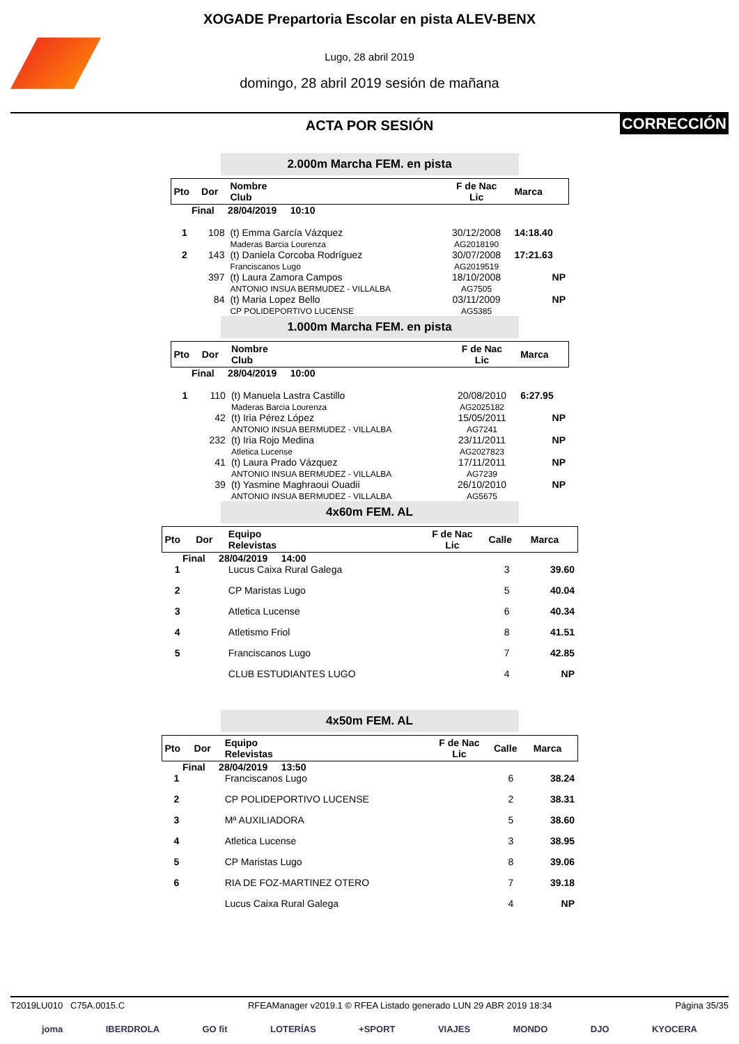XOGADE Prepartoria Escolar en pista ALEV-BENX
Lugo, 28 abril 2019
domingo, 28 abril 2019 sesión de mañana
CORRECCIÓN
ACTA POR SESIÓN
2.000m Marcha FEM. en pista
| Pto | Dor | Nombre Club | F de Nac Lic | Marca |
| --- | --- | --- | --- | --- |
| Final 28/04/2019 10:10 | | | | |
| 1 | 108 | (t) Emma García Vázquez Maderas Barcia Lourenza | 30/12/2008 AG2018190 | 14:18.40 |
| 2 | 143 | (t) Daniela Corcoba Rodríguez Franciscanos Lugo | 30/07/2008 AG2019519 | 17:21.63 |
| | 397 | (t) Laura Zamora Campos ANTONIO INSUA BERMUDEZ - VILLALBA | 18/10/2008 AG7505 | NP |
| | 84 | (t) Maria Lopez Bello CP POLIDEPORTIVO LUCENSE | 03/11/2009 AG5385 | NP |
1.000m Marcha FEM. en pista
| Pto | Dor | Nombre Club | F de Nac Lic | Marca |
| --- | --- | --- | --- | --- |
| Final 28/04/2019 10:00 | | | | |
| 1 | 110 | (t) Manuela Lastra Castillo Maderas Barcia Lourenza | 20/08/2010 AG2025182 | 6:27.95 |
| | 42 | (t) Iria Pérez López ANTONIO INSUA BERMUDEZ - VILLALBA | 15/05/2011 AG7241 | NP |
| | 232 | (t) Iria Rojo Medina Atletica Lucense | 23/11/2011 AG2027823 | NP |
| | 41 | (t) Laura Prado Vázquez ANTONIO INSUA BERMUDEZ - VILLALBA | 17/11/2011 AG7239 | NP |
| | 39 | (t) Yasmine Maghraoui Ouadii ANTONIO INSUA BERMUDEZ - VILLALBA | 26/10/2010 AG5675 | NP |
4x60m FEM. AL
| Pto | Dor | Equipo Relevistas | F de Nac Lic | Calle | Marca |
| --- | --- | --- | --- | --- | --- |
| Final 28/04/2019 14:00 | | | | | |
| 1 | | Lucus Caixa Rural Galega | | 3 | 39.60 |
| 2 | | CP Maristas Lugo | | 5 | 40.04 |
| 3 | | Atletica Lucense | | 6 | 40.34 |
| 4 | | Atletismo Friol | | 8 | 41.51 |
| 5 | | Franciscanos Lugo | | 7 | 42.85 |
| | | CLUB ESTUDIANTES LUGO | | 4 | NP |
4x50m FEM. AL
| Pto | Dor | Equipo Relevistas | F de Nac Lic | Calle | Marca |
| --- | --- | --- | --- | --- | --- |
| Final 28/04/2019 13:50 | | | | | |
| 1 | | Franciscanos Lugo | | 6 | 38.24 |
| 2 | | CP POLIDEPORTIVO LUCENSE | | 2 | 38.31 |
| 3 | | Mª AUXILIADORA | | 5 | 38.60 |
| 4 | | Atletica Lucense | | 3 | 38.95 |
| 5 | | CP Maristas Lugo | | 8 | 39.06 |
| 6 | | RIA DE FOZ-MARTINEZ OTERO | | 7 | 39.18 |
| | | Lucus Caixa Rural Galega | | 4 | NP |
T2019LU010 C75A.0015.C RFEAManager v2019.1 © RFEA Listado generado LUN 29 ABR 2019 18:34 Página 35/35
joma IBERDROLA GO fit LOTERÍAS +SPORT VIAJES MONDO DJO KYOCERA